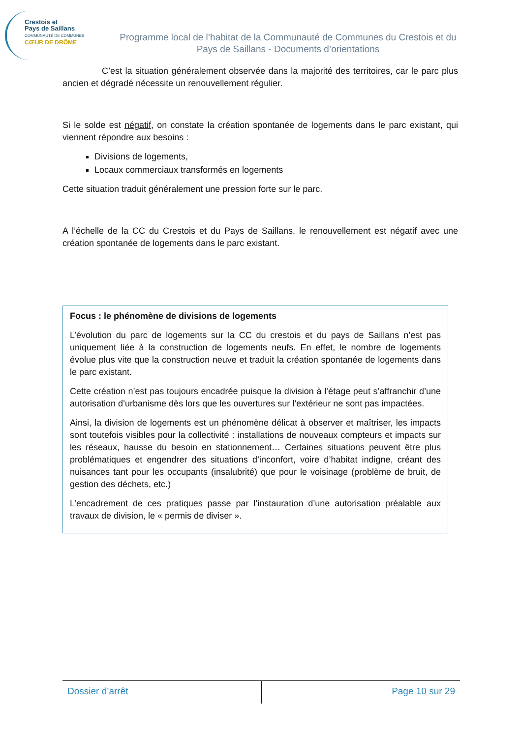Crestois et
Pays de Saillans
COMMUNAUTÉ DE COMMUNES
CŒUR DE DRÔME
Programme local de l’habitat de la Communauté de Communes du Crestois et du Pays de Saillans - Documents d’orientations
C’est la situation généralement observée dans la majorité des territoires, car le parc plus ancien et dégradé nécessite un renouvellement régulier.
Si le solde est négatif, on constate la création spontanée de logements dans le parc existant, qui viennent répondre aux besoins :
Divisions de logements,
Locaux commerciaux transformés en logements
Cette situation traduit généralement une pression forte sur le parc.
A l’échelle de la CC du Crestois et du Pays de Saillans, le renouvellement est négatif avec une création spontanée de logements dans le parc existant.
Focus : le phénomène de divisions de logements
L’évolution du parc de logements sur la CC du crestois et du pays de Saillans n’est pas uniquement liée à la construction de logements neufs. En effet, le nombre de logements évolue plus vite que la construction neuve et traduit la création spontanée de logements dans le parc existant.
Cette création n’est pas toujours encadrée puisque la division à l’étage peut s’affranchir d’une autorisation d’urbanisme dès lors que les ouvertures sur l’extérieur ne sont pas impactées.
Ainsi, la division de logements est un phénomène délicat à observer et maîtriser, les impacts sont toutefois visibles pour la collectivité : installations de nouveaux compteurs et impacts sur les réseaux, hausse du besoin en stationnement… Certaines situations peuvent être plus problématiques et engendrer des situations d’inconfort, voire d’habitat indigne, créant des nuisances tant pour les occupants (insalubrité) que pour le voisinage (problème de bruit, de gestion des déchets, etc.)
L’encadrement de ces pratiques passe par l’instauration d’une autorisation préalable aux travaux de division, le « permis de diviser ».
Dossier d’arrêt Page 10 sur 29